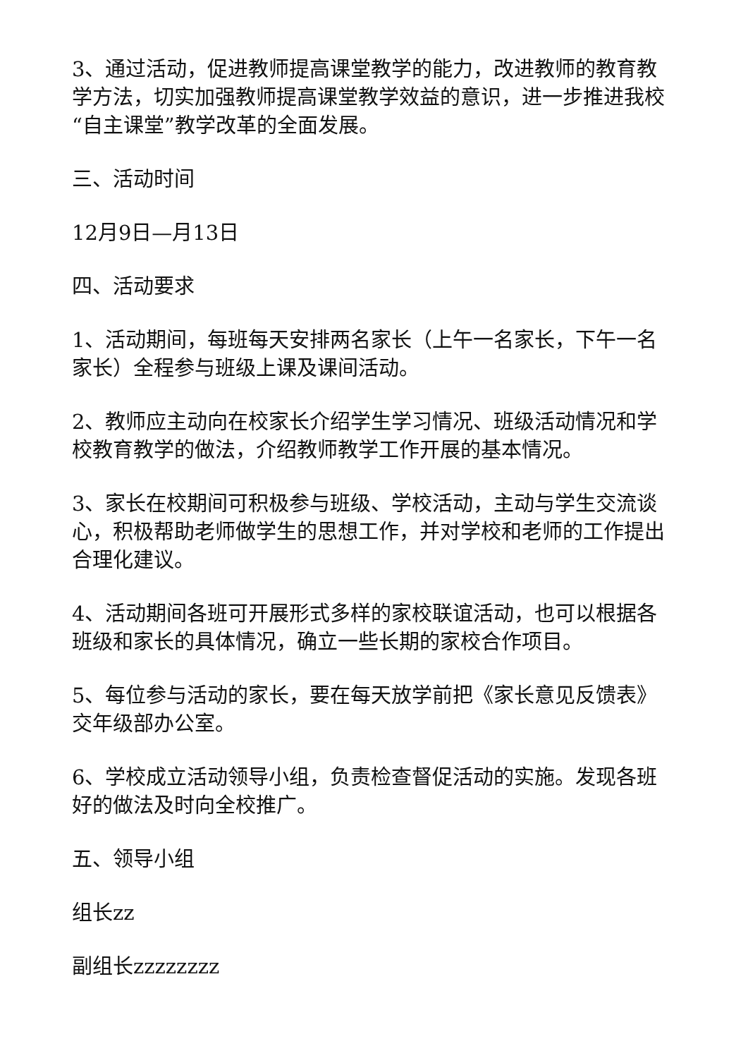3、通过活动，促进教师提高课堂教学的能力，改进教师的教育教学方法，切实加强教师提高课堂教学效益的意识，进一步推进我校“自主课堂”教学改革的全面发展。
三、活动时间
12月9日—月13日
四、活动要求
1、活动期间，每班每天安排两名家长（上午一名家长，下午一名家长）全程参与班级上课及课间活动。
2、教师应主动向在校家长介绍学生学习情况、班级活动情况和学校教育教学的做法，介绍教师教学工作开展的基本情况。
3、家长在校期间可积极参与班级、学校活动，主动与学生交流谈心，积极帮助老师做学生的思想工作，并对学校和老师的工作提出合理化建议。
4、活动期间各班可开展形式多样的家校联谊活动，也可以根据各班级和家长的具体情况，确立一些长期的家校合作项目。
5、每位参与活动的家长，要在每天放学前把《家长意见反馈表》交年级部办公室。
6、学校成立活动领导小组，负责检查督促活动的实施。发现各班好的做法及时向全校推广。
五、领导小组
组长zz
副组长zzzzzzzz